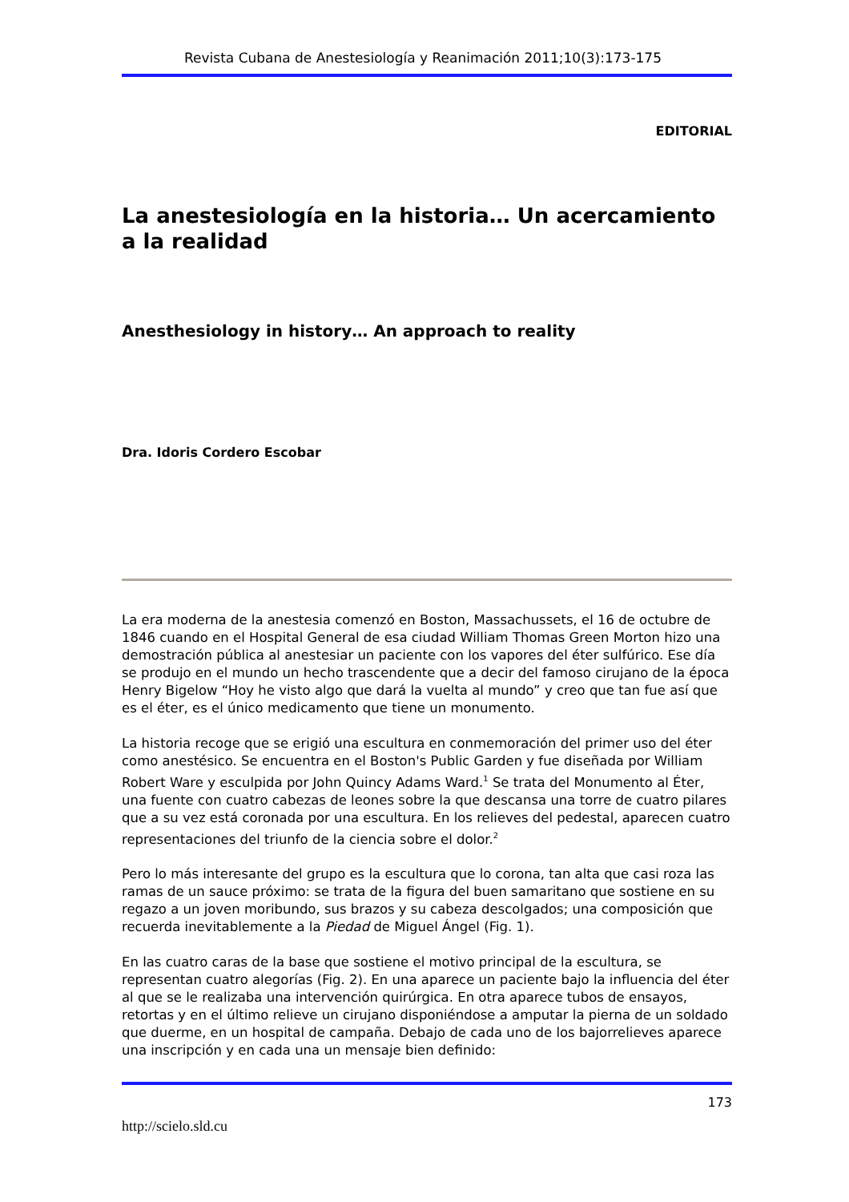Revista Cubana de Anestesiología y Reanimación 2011;10(3):173-175
EDITORIAL
La anestesiología en la historia… Un acercamiento a la realidad
Anesthesiology in history… An approach to reality
Dra. Idoris Cordero Escobar
La era moderna de la anestesia comenzó en Boston, Massachussets, el 16 de octubre de 1846 cuando en el Hospital General de esa ciudad William Thomas Green Morton hizo una demostración pública al anestesiar un paciente con los vapores del éter sulfúrico. Ese día se produjo en el mundo un hecho trascendente que a decir del famoso cirujano de la época Henry Bigelow “Hoy he visto algo que dará la vuelta al mundo” y creo que tan fue así que es el éter, es el único medicamento que tiene un monumento.
La historia recoge que se erigió una escultura en conmemoración del primer uso del éter como anestésico. Se encuentra en el Boston's Public Garden y fue diseñada por William Robert Ware y esculpida por John Quincy Adams Ward.<sup>1</sup> Se trata del Monumento al Éter, una fuente con cuatro cabezas de leones sobre la que descansa una torre de cuatro pilares que a su vez está coronada por una escultura. En los relieves del pedestal, aparecen cuatro representaciones del triunfo de la ciencia sobre el dolor.<sup>2</sup>
Pero lo más interesante del grupo es la escultura que lo corona, tan alta que casi roza las ramas de un sauce próximo: se trata de la figura del buen samaritano que sostiene en su regazo a un joven moribundo, sus brazos y su cabeza descolgados; una composición que recuerda inevitablemente a la Piedad de Miguel Ángel (Fig. 1).
En las cuatro caras de la base que sostiene el motivo principal de la escultura, se representan cuatro alegorías (Fig. 2). En una aparece un paciente bajo la influencia del éter al que se le realizaba una intervención quirúrgica. En otra aparece tubos de ensayos, retortas y en el último relieve un cirujano disponiéndose a amputar la pierna de un soldado que duerme, en un hospital de campaña. Debajo de cada uno de los bajorrelieves aparece una inscripción y en cada una un mensaje bien definido:
173
http://scielo.sld.cu